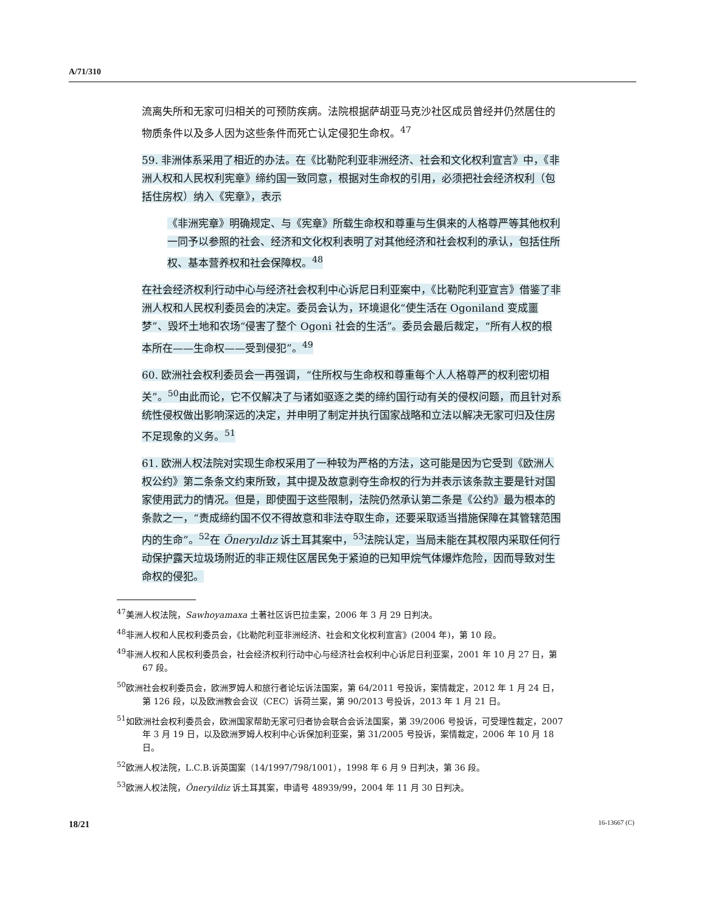A/71/310
流离失所和无家可归相关的可预防疾病。法院根据萨胡亚马克沙社区成员曾经并仍然居住的物质条件以及多人因为这些条件而死亡认定侵犯生命权。<sup>47</sup>
59. 非洲体系采用了相近的办法。在《比勒陀利亚非洲经济、社会和文化权利宣言》中，《非洲人权和人民权利宪章》缔约国一致同意，根据对生命权的引用，必须把社会经济权利（包括住房权）纳入《宪章》，表示
《非洲宪章》明确规定、与《宪章》所载生命权和尊重与生俱来的人格尊严等其他权利一同予以参照的社会、经济和文化权利表明了对其他经济和社会权利的承认，包括住所权、基本营养权和社会保障权。<sup>48</sup>
在社会经济权利行动中心与经济社会权利中心诉尼日利亚案中，《比勒陀利亚宣言》借鉴了非洲人权和人民权利委员会的决定。委员会认为，环境退化“使生活在 Ogoniland 变成噩梦”、毁坏土地和农场“侵害了整个 Ogoni 社会的生活”。委员会最后裁定，“所有人权的根本所在——生命权——受到侵犯”。<sup>49</sup>
60. 欧洲社会权利委员会一再强调，“住所权与生命权和尊重每个人人格尊严的权利密切相关”。<sup>50</sup>由此而论，它不仅解决了与诸如驱逐之类的缔约国行动有关的侵权问题，而且针对系统性侵权做出影响深远的决定，并申明了制定并执行国家战略和立法以解决无家可归及住房不足现象的义务。<sup>51</sup>
61. 欧洲人权法院对实现生命权采用了一种较为严格的方法，这可能是因为它受到《欧洲人权公约》第二条条文约束所致，其中提及故意剥夺生命权的行为并表示该条款主要是针对国家使用武力的情况。但是，即使囿于这些限制，法院仍然承认第二条是《公约》最为根本的条款之一，“责成缔约国不仅不得故意和非法夺取生命，还要采取适当措施保障在其管辖范围内的生命”。<sup>52</sup>在 Öneryıldız 诉土耳其案中，<sup>53</sup>法院认定，当局未能在其权限内采取任何行动保护露天垃圾场附近的非正规住区居民免于紧迫的已知甲烷气体爆炸危险，因而导致对生命权的侵犯。
<sup>47</sup> 美洲人权法院，Sawhoyamaxa 土著社区诉巴拉圭案，2006 年 3 月 29 日判决。
<sup>48</sup> 非洲人权和人民权利委员会，《比勒陀利亚非洲经济、社会和文化权利宣言》(2004 年)，第 10 段。
<sup>49</sup> 非洲人权和人民权利委员会，社会经济权利行动中心与经济社会权利中心诉尼日利亚案，2001 年 10 月 27 日，第 67 段。
<sup>50</sup> 欧洲社会权利委员会，欧洲罗姆人和旅行者论坛诉法国案，第 64/2011 号投诉，案情裁定，2012 年 1 月 24 日，第 126 段，以及欧洲教会会议（CEC）诉荷兰案，第 90/2013 号投诉，2013 年 1 月 21 日。
<sup>51</sup> 如欧洲社会权利委员会，欧洲国家帮助无家可归者协会联合会诉法国案，第 39/2006 号投诉，可受理性裁定，2007 年 3 月 19 日，以及欧洲罗姆人权利中心诉保加利亚案，第 31/2005 号投诉，案情裁定，2006 年 10 月 18 日。
<sup>52</sup> 欧洲人权法院，L.C.B.诉英国案（14/1997/798/1001），1998 年 6 月 9 日判决，第 36 段。
<sup>53</sup> 欧洲人权法院，Öneryildiz 诉土耳其案，申请号 48939/99，2004 年 11 月 30 日判决。
18/21 16-13667 (C)